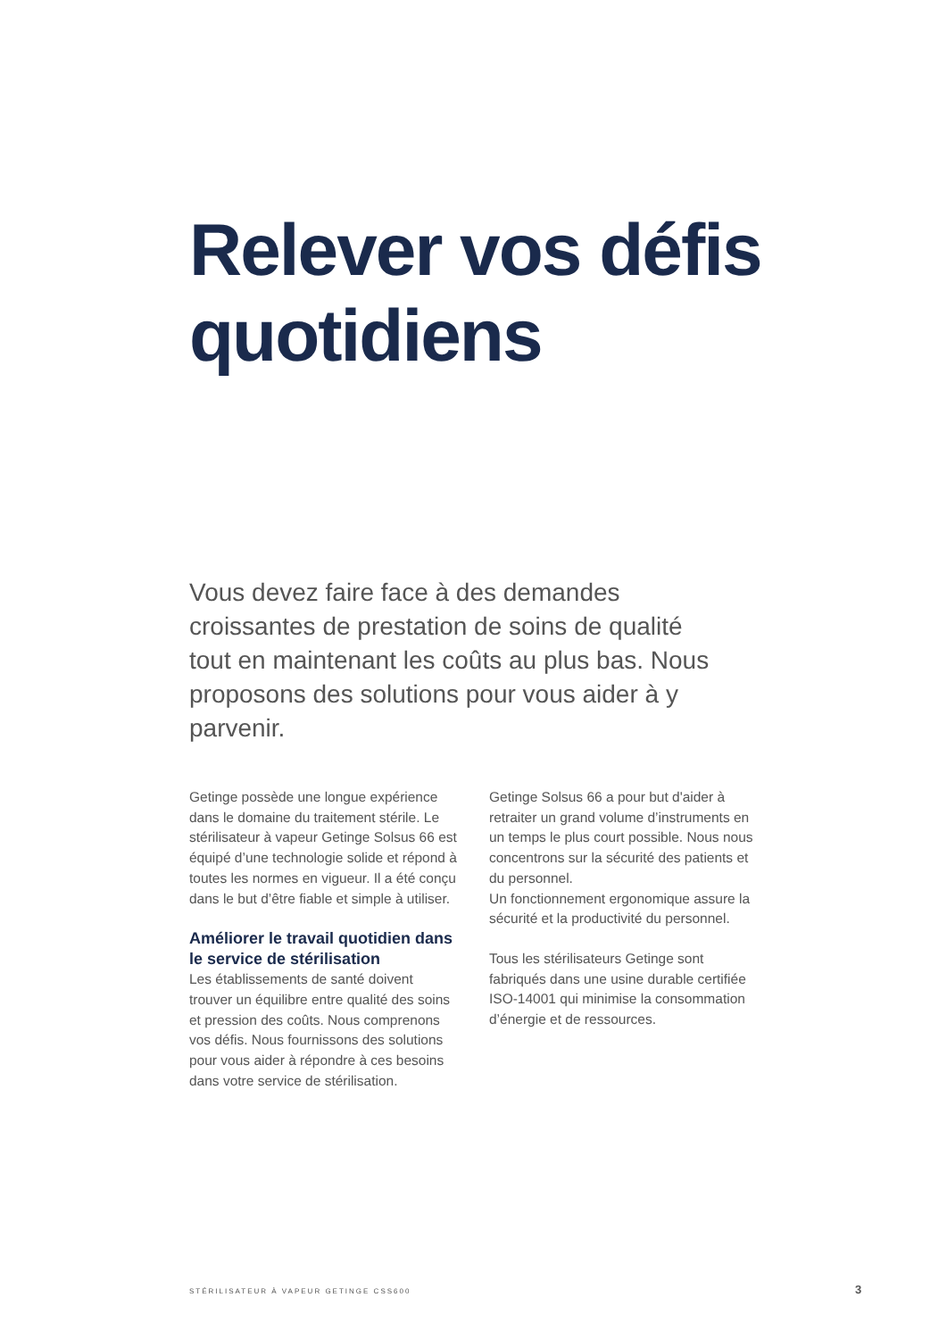Relever vos défis
quotidiens
Vous devez faire face à des demandes croissantes de prestation de soins de qualité tout en maintenant les coûts au plus bas. Nous proposons des solutions pour vous aider à y parvenir.
Getinge possède une longue expérience dans le domaine du traitement stérile. Le stérilisateur à vapeur Getinge Solsus 66 est équipé d’une technologie solide et répond à toutes les normes en vigueur. Il a été conçu dans le but d’être fiable et simple à utiliser.
Améliorer le travail quotidien dans le service de stérilisation
Les établissements de santé doivent trouver un équilibre entre qualité des soins et pression des coûts. Nous comprenons vos défis. Nous fournissons des solutions pour vous aider à répondre à ces besoins dans votre service de stérilisation.
Getinge Solsus 66 a pour but d'aider à retraiter un grand volume d’instruments en un temps le plus court possible. Nous nous concentrons sur la sécurité des patients et du personnel.
Un fonctionnement ergonomique assure la sécurité et la productivité du personnel.
Tous les stérilisateurs Getinge sont fabriqués dans une usine durable certifiée ISO-14001 qui minimise la consommation d’énergie et de ressources.
STÉRILISATEUR À VAPEUR GETINGE CSS600
3